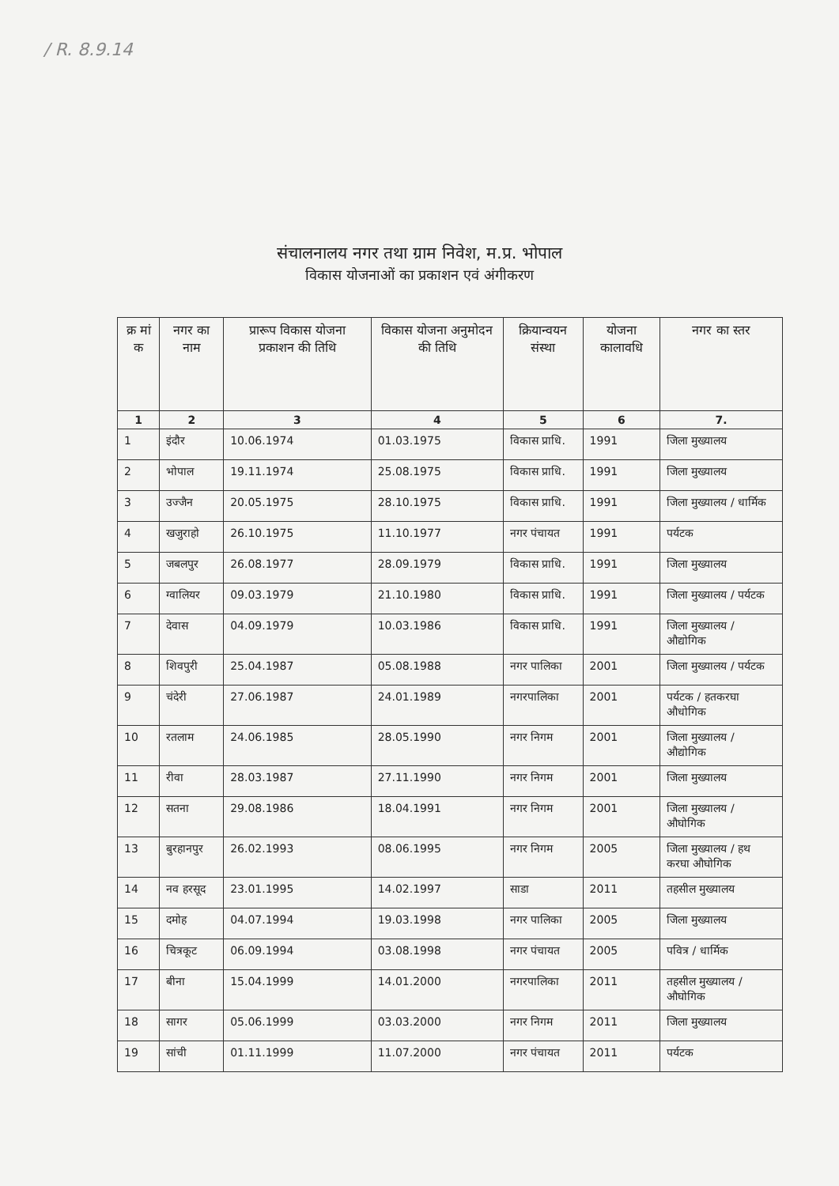/ R. 8.9.14
संचालनालय नगर तथा ग्राम निवेश, म.प्र. भोपाल
विकास योजनाओं का प्रकाशन एवं अंगीकरण
| क्र मां क | नगर का नाम | प्रारूप विकास योजना प्रकाशन की तिथि | विकास योजना अनुमोदन की तिथि | क्रियान्वयन संस्था | योजना कालावधि | नगर का स्तर |
| --- | --- | --- | --- | --- | --- | --- |
| 1 | 2 | 3 | 4 | 5 | 6 | 7. |
| 1 | इंदौर | 10.06.1974 | 01.03.1975 | विकास प्राधि. | 1991 | जिला मुख्यालय |
| 2 | भोपाल | 19.11.1974 | 25.08.1975 | विकास प्राधि. | 1991 | जिला मुख्यालय |
| 3 | उज्जैन | 20.05.1975 | 28.10.1975 | विकास प्राधि. | 1991 | जिला मुख्यालय / धार्मिक |
| 4 | खजुराहो | 26.10.1975 | 11.10.1977 | नगर पंचायत | 1991 | पर्यटक |
| 5 | जबलपुर | 26.08.1977 | 28.09.1979 | विकास प्राधि. | 1991 | जिला मुख्यालय |
| 6 | ग्वालियर | 09.03.1979 | 21.10.1980 | विकास प्राधि. | 1991 | जिला मुख्यालय / पर्यटक |
| 7 | देवास | 04.09.1979 | 10.03.1986 | विकास प्राधि. | 1991 | जिला मुख्यालय / औद्योगिक |
| 8 | शिवपुरी | 25.04.1987 | 05.08.1988 | नगर पालिका | 2001 | जिला मुख्यालय / पर्यटक |
| 9 | चंदेरी | 27.06.1987 | 24.01.1989 | नगरपालिका | 2001 | पर्यटक / हतकरघा औधोगिक |
| 10 | रतलाम | 24.06.1985 | 28.05.1990 | नगर निगम | 2001 | जिला मुख्यालय / औद्योगिक |
| 11 | रीवा | 28.03.1987 | 27.11.1990 | नगर निगम | 2001 | जिला मुख्यालय |
| 12 | सतना | 29.08.1986 | 18.04.1991 | नगर निगम | 2001 | जिला मुख्यालय / औघोगिक |
| 13 | बुरहानपुर | 26.02.1993 | 08.06.1995 | नगर निगम | 2005 | जिला मुख्यालय / हथ करघा औघोगिक |
| 14 | नव हरसूद | 23.01.1995 | 14.02.1997 | साडा | 2011 | तहसील मुख्यालय |
| 15 | दमोह | 04.07.1994 | 19.03.1998 | नगर पालिका | 2005 | जिला मुख्यालय |
| 16 | चित्रकूट | 06.09.1994 | 03.08.1998 | नगर पंचायत | 2005 | पवित्र / धार्मिक |
| 17 | बीना | 15.04.1999 | 14.01.2000 | नगरपालिका | 2011 | तहसील मुख्यालय / औघोगिक |
| 18 | सागर | 05.06.1999 | 03.03.2000 | नगर निगम | 2011 | जिला मुख्यालय |
| 19 | सांची | 01.11.1999 | 11.07.2000 | नगर पंचायत | 2011 | पर्यटक |